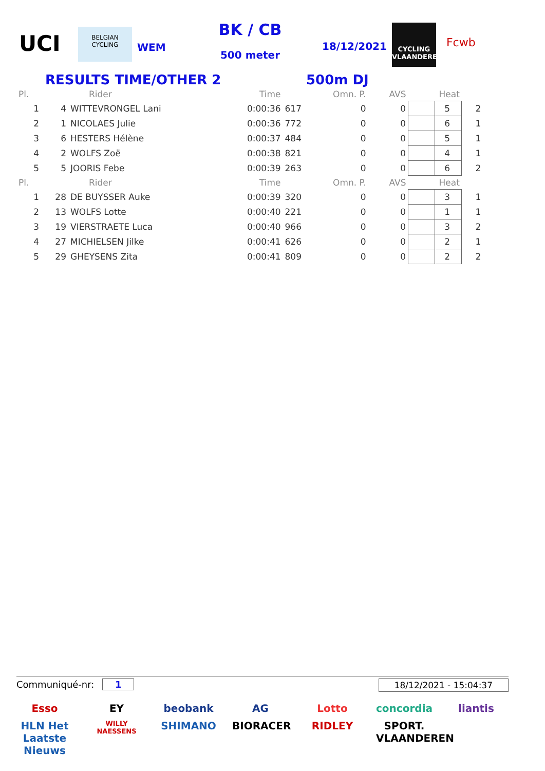UCI
BELGIAN CYCLING
WEM
BK / CB
500 meter
18/12/2021
CYCLING VLAANDEREN
Fcwb
RESULTS TIME/OTHER 2 500m DJ
| Pl. | | Rider | Time | | Omn. P. | AVS | Heat | |
| --- | --- | --- | --- | --- | --- | --- | --- | --- |
| 1 | 4 | WITTEVRONGEL Lani | 0:00:36 | 617 | 0 | 0 | 5 | 2 |
| 2 | 1 | NICOLAES Julie | 0:00:36 | 772 | 0 | 0 | 6 | 1 |
| 3 | 6 | HESTERS Hélène | 0:00:37 | 484 | 0 | 0 | 5 | 1 |
| 4 | 2 | WOLFS Zoë | 0:00:38 | 821 | 0 | 0 | 4 | 1 |
| 5 | 5 | JOORIS Febe | 0:00:39 | 263 | 0 | 0 | 6 | 2 |
| Pl. | | Rider | Time | | Omn. P. | AVS | Heat | |
| 1 | 28 | DE BUYSSER Auke | 0:00:39 | 320 | 0 | 0 | 3 | 1 |
| 2 | 13 | WOLFS Lotte | 0:00:40 | 221 | 0 | 0 | 1 | 1 |
| 3 | 19 | VIERSTRAETE Luca | 0:00:40 | 966 | 0 | 0 | 3 | 2 |
| 4 | 27 | MICHIELSEN Jilke | 0:00:41 | 626 | 0 | 0 | 2 | 1 |
| 5 | 29 | GHEYSENS Zita | 0:00:41 | 809 | 0 | 0 | 2 | 2 |
Communiqué-nr: 1 18/12/2021 - 15:04:37
Esso EY beobank AG Lotto concordia liantis HLN Het Laatste Nieuws WILLY NAESSENS SHIMANO BIORACER RIDLEY SPORT. VLAANDEREN